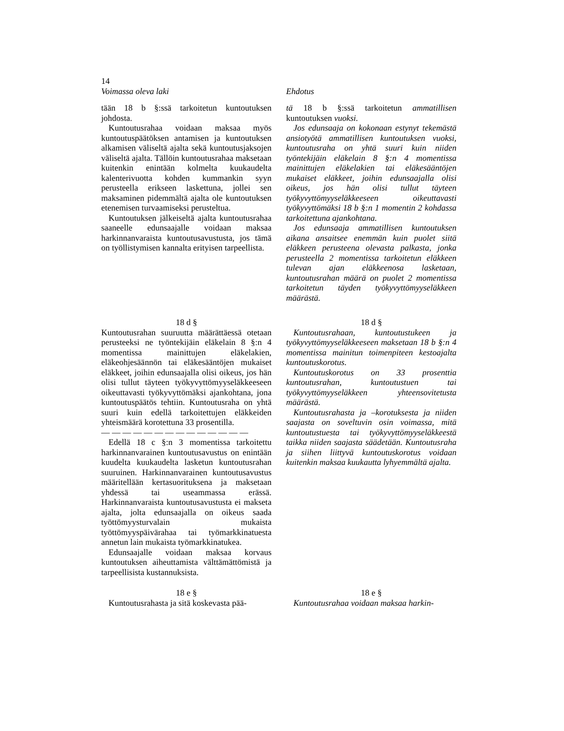14
Voimassa oleva laki Ehdotus
tään 18 b §:ssä tarkoitetun kuntoutuksen johdosta.
Kuntoutusrahaa voidaan maksaa myös kuntoutuspäätöksen antamisen ja kuntoutuksen alkamisen väliseltä ajalta sekä kuntoutusjaksojen väliseltä ajalta. Tällöin kuntoutusrahaa maksetaan kuitenkin enintään kolmelta kuukaudelta kalenterivuotta kohden kummankin syyn perusteella erikseen laskettuna, jollei sen maksaminen pidemmältä ajalta ole kuntoutuksen etenemisen turvaamiseksi perusteltua.
Kuntoutuksen jälkeiseltä ajalta kuntoutusrahaa saaneelle edunsaajalle voidaan maksaa harkinnanvaraista kuntoutusavustusta, jos tämä on työllistymisen kannalta erityisen tarpeellista.
tä 18 b §:ssä tarkoitetun ammatillisen kuntoutuksen vuoksi.
Jos edunsaaja on kokonaan estynyt tekemästä ansiotyötä ammatillisen kuntoutuksen vuoksi, kuntoutusraha on yhtä suuri kuin niiden työntekijäin eläkelain 8 §:n 4 momentissa mainittujen eläkelakien tai eläkesääntöjen mukaiset eläkkeet, joihin edunsaajalla olisi oikeus, jos hän olisi tullut täyteen työkyvyttömyyseläkkeeseen oikeuttavasti työkyvyttömäksi 18 b §:n 1 momentin 2 kohdassa tarkoitettuna ajankohtana.
Jos edunsaaja ammatillisen kuntoutuksen aikana ansaitsee enemmän kuin puolet siitä eläkkeen perusteena olevasta palkasta, jonka perusteella 2 momentissa tarkoitetun eläkkeen tulevan ajan eläkkeenosa lasketaan, kuntoutusrahan määrä on puolet 2 momentissa tarkoitetun täyden työkyvyttömyyseläkkeen määrästä.
18 d §
Kuntoutusrahan suuruutta määrättäessä otetaan perusteeksi ne työntekijäin eläkelain 8 §:n 4 momentissa mainittujen eläkelakien, eläkeohjesäännön tai eläkesääntöjen mukaiset eläkkeet, joihin edunsaajalla olisi oikeus, jos hän olisi tullut täyteen työkyvyttömyyseläkkeeseen oikeuttavasti työkyvyttömäksi ajankohtana, jona kuntoutuspäätös tehtiin. Kuntoutusraha on yhtä suuri kuin edellä tarkoitettujen eläkkeiden yhteismäärä korotettuna 33 prosentilla.
— — — — — — — — — — — — — —
Edellä 18 c §:n 3 momentissa tarkoitettu harkinnanvarainen kuntoutusavustus on enintään kuudelta kuukaudelta lasketun kuntoutusrahan suuruinen. Harkinnanvarainen kuntoutusavustus määritellään kertasuorituksena ja maksetaan yhdessä tai useammassa erässä. Harkinnanvaraista kuntoutusavustusta ei makseta ajalta, jolta edunsaajalla on oikeus saada työttömyysturvalain mukaista työttömyyspäivärahaa tai työmarkkinatuesta annetun lain mukaista työmarkkinatukea.
Edunsaajalle voidaan maksaa korvaus kuntoutuksen aiheuttamista välttämättömistä ja tarpeellisista kustannuksista.
18 d §
Kuntoutusrahaan, kuntoutustukeen ja työkyvyttömyyseläkkeeseen maksetaan 18 b §:n 4 momentissa mainitun toimenpiteen kestoajalta kuntoutuskorotus.
Kuntoutuskorotus on 33 prosenttia kuntoutusrahan, kuntoutustuen tai työkyvyttömyyseläkkeen yhteensovitetusta määrästä.
Kuntoutusrahasta ja –korotuksesta ja niiden saajasta on soveltuvin osin voimassa, mitä kuntoutustuesta tai työkyvyttömyyseläkkeestä taikka niiden saajasta säädetään. Kuntoutusraha ja siihen liittyvä kuntoutuskorotus voidaan kuitenkin maksaa kuukautta lyhyemmältä ajalta.
18 e §
Kuntoutusrahasta ja sitä koskevasta pää-
18 e §
Kuntoutusrahaa voidaan maksaa harkin-